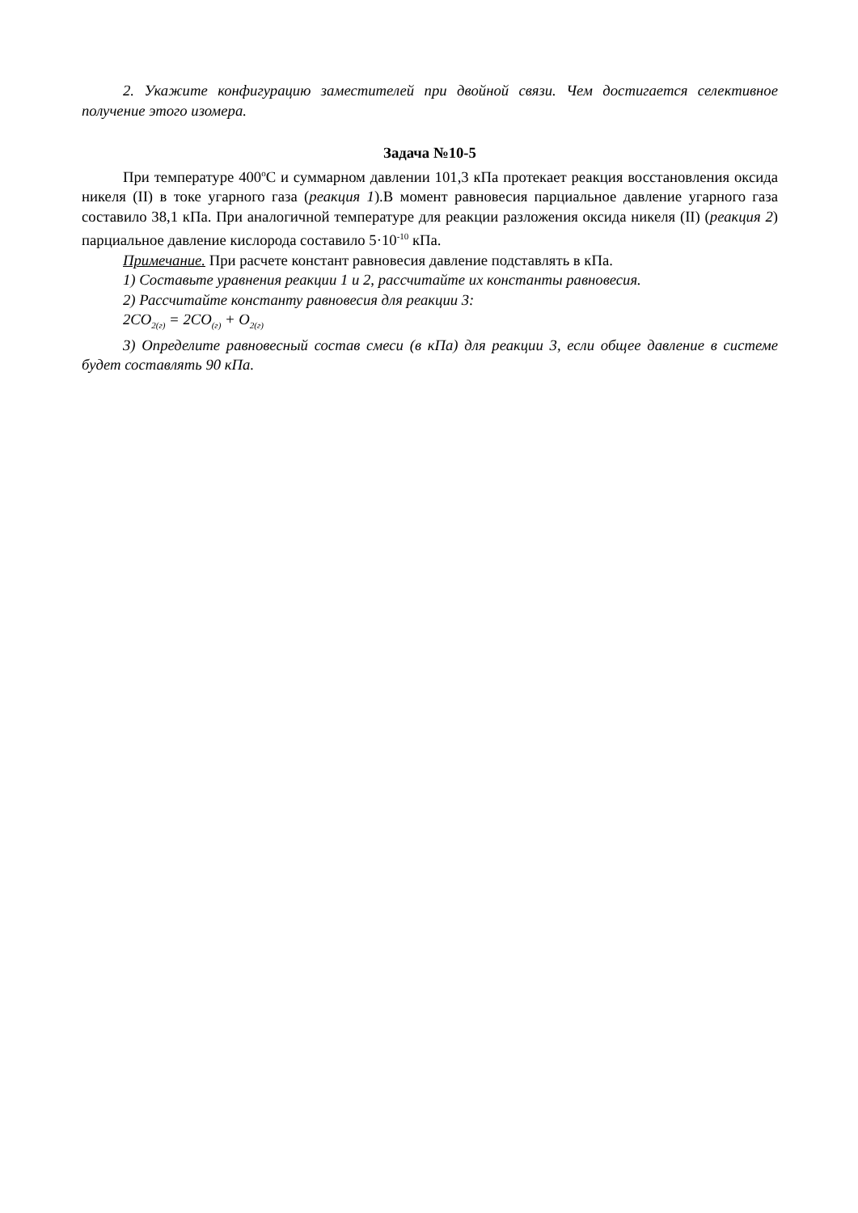2. Укажите конфигурацию заместителей при двойной связи. Чем достигается селективное получение этого изомера.
Задача №10-5
При температуре 400<sup>о</sup>С и суммарном давлении 101,3 кПа протекает реакция восстановления оксида никеля (II) в токе угарного газа (реакция 1).В момент равновесия парциальное давление угарного газа составило 38,1 кПа. При аналогичной температуре для реакции разложения оксида никеля (II) (реакция 2) парциальное давление кислорода составило 5·10<sup>-10</sup> кПа.
Примечание. При расчете констант равновесия давление подставлять в кПа.
1) Составьте уравнения реакции 1 и 2, рассчитайте их константы равновесия.
2) Рассчитайте константу равновесия для реакции 3:
2CO<sub>2(г)</sub> = 2CO<sub>(г)</sub> + O<sub>2(г)</sub>
3) Определите равновесный состав смеси (в кПа) для реакции 3, если общее давление в системе будет составлять 90 кПа.